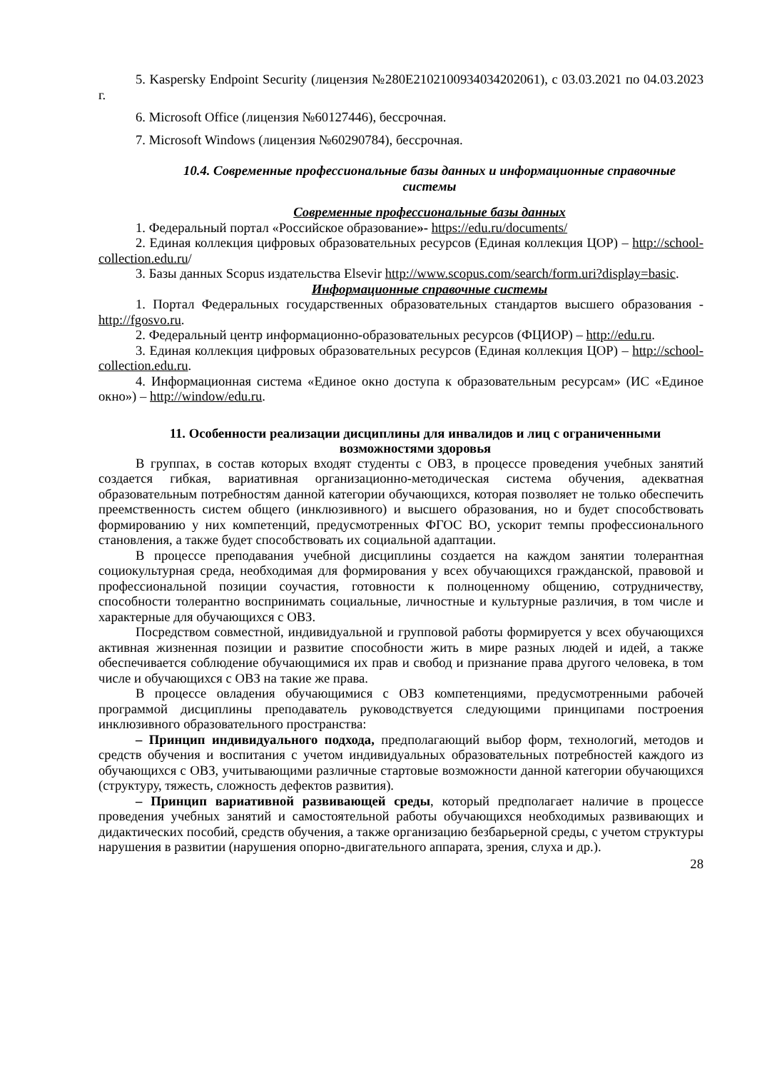5. Kaspersky Endpoint Security (лицензия №280E2102100934034202061), с 03.03.2021 по 04.03.2023 г.
6. Microsoft Office (лицензия №60127446), бессрочная.
7. Microsoft Windows (лицензия №60290784), бессрочная.
10.4. Современные профессиональные базы данных и информационные справочные системы
Современные профессиональные базы данных
1. Федеральный портал «Российское образование»- https://edu.ru/documents/
2. Единая коллекция цифровых образовательных ресурсов (Единая коллекция ЦОР) – http://school-collection.edu.ru/
3. Базы данных Scopus издательства Elsevir http://www.scopus.com/search/form.uri?display=basic.
Информационные справочные системы
1. Портал Федеральных государственных образовательных стандартов высшего образования - http://fgosvo.ru.
2. Федеральный центр информационно-образовательных ресурсов (ФЦИОР) – http://edu.ru.
3. Единая коллекция цифровых образовательных ресурсов (Единая коллекция ЦОР) – http://school-collection.edu.ru.
4. Информационная система «Единое окно доступа к образовательным ресурсам» (ИС «Единое окно») – http://window/edu.ru.
11. Особенности реализации дисциплины для инвалидов и лиц с ограниченными возможностями здоровья
В группах, в состав которых входят студенты с ОВЗ, в процессе проведения учебных занятий создается гибкая, вариативная организационно-методическая система обучения, адекватная образовательным потребностям данной категории обучающихся, которая позволяет не только обеспечить преемственность систем общего (инклюзивного) и высшего образования, но и будет способствовать формированию у них компетенций, предусмотренных ФГОС ВО, ускорит темпы профессионального становления, а также будет способствовать их социальной адаптации.
В процессе преподавания учебной дисциплины создается на каждом занятии толерантная социокультурная среда, необходимая для формирования у всех обучающихся гражданской, правовой и профессиональной позиции соучастия, готовности к полноценному общению, сотрудничеству, способности толерантно воспринимать социальные, личностные и культурные различия, в том числе и характерные для обучающихся с ОВЗ.
Посредством совместной, индивидуальной и групповой работы формируется у всех обучающихся активная жизненная позиции и развитие способности жить в мире разных людей и идей, а также обеспечивается соблюдение обучающимися их прав и свобод и признание права другого человека, в том числе и обучающихся с ОВЗ на такие же права.
В процессе овладения обучающимися с ОВЗ компетенциями, предусмотренными рабочей программой дисциплины преподаватель руководствуется следующими принципами построения инклюзивного образовательного пространства:
– Принцип индивидуального подхода, предполагающий выбор форм, технологий, методов и средств обучения и воспитания с учетом индивидуальных образовательных потребностей каждого из обучающихся с ОВЗ, учитывающими различные стартовые возможности данной категории обучающихся (структуру, тяжесть, сложность дефектов развития).
– Принцип вариативной развивающей среды, который предполагает наличие в процессе проведения учебных занятий и самостоятельной работы обучающихся необходимых развивающих и дидактических пособий, средств обучения, а также организацию безбарьерной среды, с учетом структуры нарушения в развитии (нарушения опорно-двигательного аппарата, зрения, слуха и др.).
28